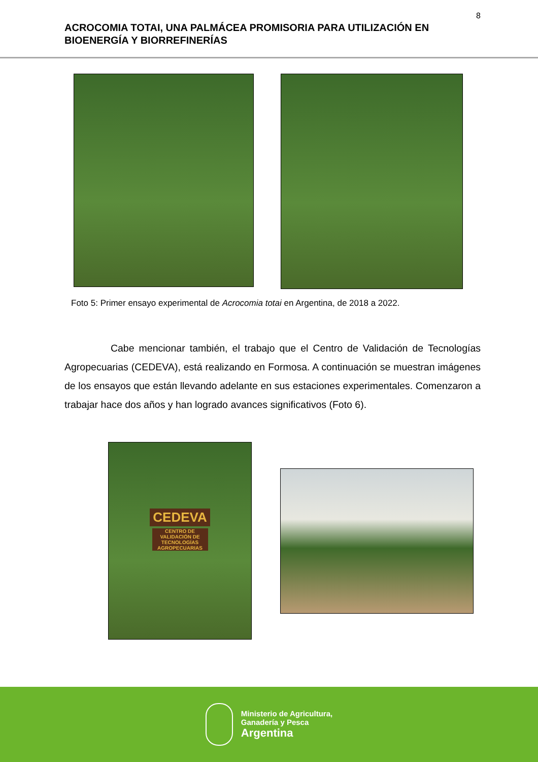8
ACROCOMIA TOTAI, UNA PALMÁCEA PROMISORIA PARA UTILIZACIÓN EN BIOENERGÍA Y BIORREFINERÍAS
Foto 5: Primer ensayo experimental de Acrocomia totai en Argentina, de 2018 a 2022.
Cabe mencionar también, el trabajo que el Centro de Validación de Tecnologías Agropecuarias (CEDEVA), está realizando en Formosa. A continuación se muestran imágenes de los ensayos que están llevando adelante en sus estaciones experimentales. Comenzaron a trabajar hace dos años y han logrado avances significativos (Foto 6).
CEDEVA
CENTRO DE VALIDACIÓN DE TECNOLOGÍAS AGROPECUARIAS
Ministerio de Agricultura,
Ganadería y Pesca
Argentina